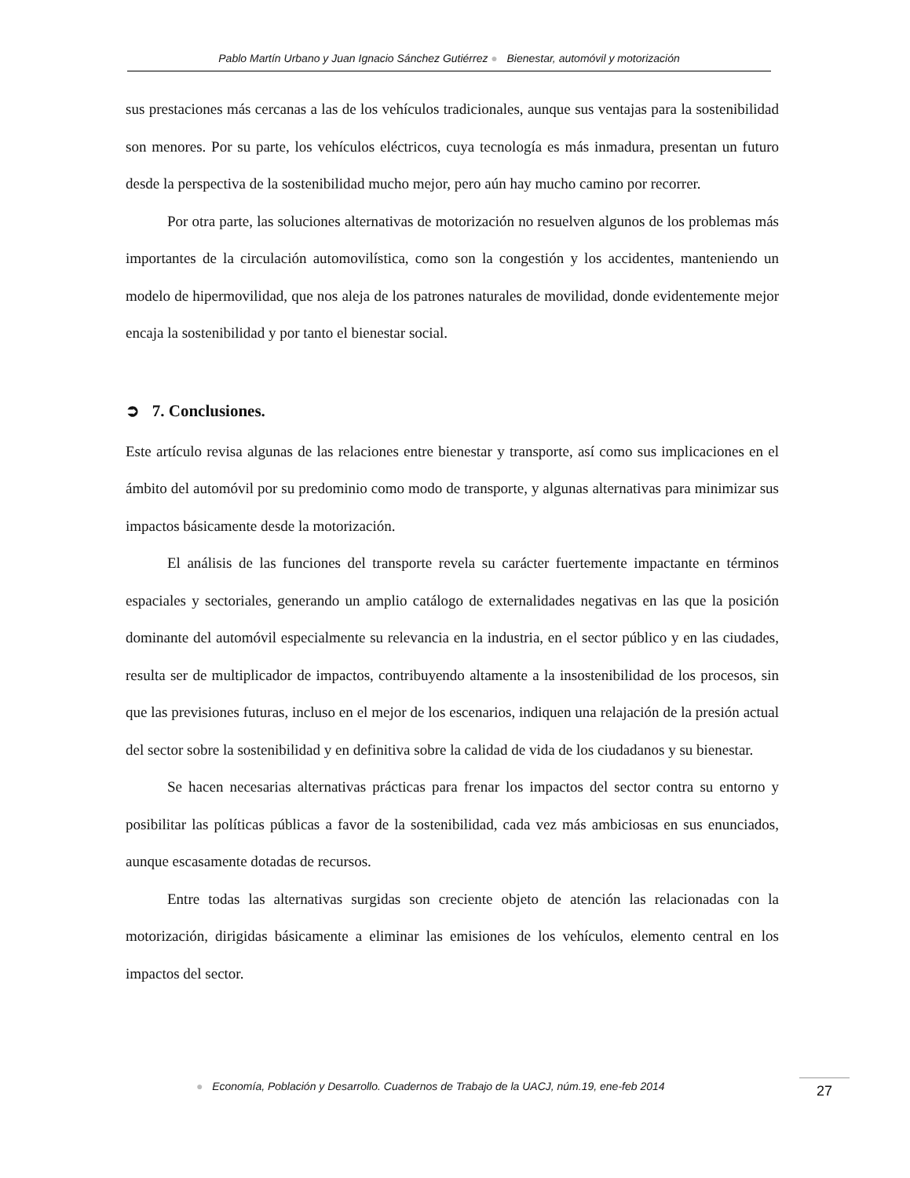Pablo Martín Urbano y Juan Ignacio Sánchez Gutiérrez ● Bienestar, automóvil y motorización
sus prestaciones más cercanas a las de los vehículos tradicionales, aunque sus ventajas para la sostenibilidad son menores. Por su parte, los vehículos eléctricos, cuya tecnología es más inmadura, presentan un futuro desde la perspectiva de la sostenibilidad mucho mejor, pero aún hay mucho camino por recorrer.
Por otra parte, las soluciones alternativas de motorización no resuelven algunos de los problemas más importantes de la circulación automovilística, como son la congestión y los accidentes, manteniendo un modelo de hipermovilidad, que nos aleja de los patrones naturales de movilidad, donde evidentemente mejor encaja la sostenibilidad y por tanto el bienestar social.
➲ 7. Conclusiones.
Este artículo revisa algunas de las relaciones entre bienestar y transporte, así como sus implicaciones en el ámbito del automóvil por su predominio como modo de transporte, y algunas alternativas para minimizar sus impactos básicamente desde la motorización.
El análisis de las funciones del transporte revela su carácter fuertemente impactante en términos espaciales y sectoriales, generando un amplio catálogo de externalidades negativas en las que la posición dominante del automóvil especialmente su relevancia en la industria, en el sector público y en las ciudades, resulta ser de multiplicador de impactos, contribuyendo altamente a la insostenibilidad de los procesos, sin que las previsiones futuras, incluso en el mejor de los escenarios, indiquen una relajación de la presión actual del sector sobre la sostenibilidad y en definitiva sobre la calidad de vida de los ciudadanos y su bienestar.
Se hacen necesarias alternativas prácticas para frenar los impactos del sector contra su entorno y posibilitar las políticas públicas a favor de la sostenibilidad, cada vez más ambiciosas en sus enunciados, aunque escasamente dotadas de recursos.
Entre todas las alternativas surgidas son creciente objeto de atención las relacionadas con la motorización, dirigidas básicamente a eliminar las emisiones de los vehículos, elemento central en los impactos del sector.
● Economía, Población y Desarrollo. Cuadernos de Trabajo de la UACJ, núm.19, ene-feb 2014
27